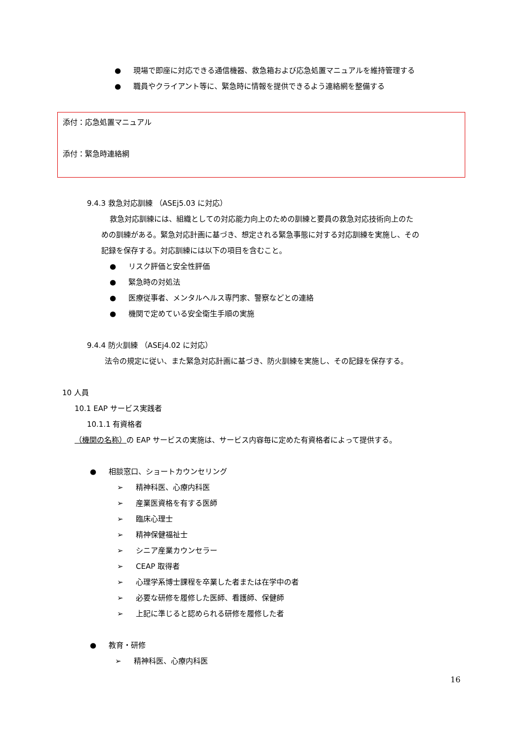● 現場で即座に対応できる通信機器、救急箱および応急処置マニュアルを維持管理する
● 職員やクライアント等に、緊急時に情報を提供できるよう連絡網を整備する
添付：応急処置マニュアル
添付：緊急時連絡網
9.4.3 救急対応訓練 （ASEj5.03 に対応）
救急対応訓練には、組織としての対応能力向上のための訓練と要員の救急対応技術向上のた
めの訓練がある。緊急対応計画に基づき、想定される緊急事態に対する対応訓練を実施し、その
記録を保存する。対応訓練には以下の項目を含むこと。
● リスク評価と安全性評価
● 緊急時の対処法
● 医療従事者、メンタルヘルス専門家、警察などとの連絡
● 機関で定めている安全衛生手順の実施
9.4.4 防火訓練 （ASEj4.02 に対応）
法令の規定に従い、また緊急対応計画に基づき、防火訓練を実施し、その記録を保存する。
10 人員
10.1 EAP サービス実践者
10.1.1 有資格者
（機関の名称）の EAP サービスの実施は、サービス内容毎に定めた有資格者によって提供する。
● 相談窓口、ショートカウンセリング
➢ 精神科医、心療内科医
➢ 産業医資格を有する医師
➢ 臨床心理士
➢ 精神保健福祉士
➢ シニア産業カウンセラー
➢ CEAP 取得者
➢ 心理学系博士課程を卒業した者または在学中の者
➢ 必要な研修を履修した医師、看護師、保健師
➢ 上記に準じると認められる研修を履修した者
● 教育・研修
➢ 精神科医、心療内科医
16